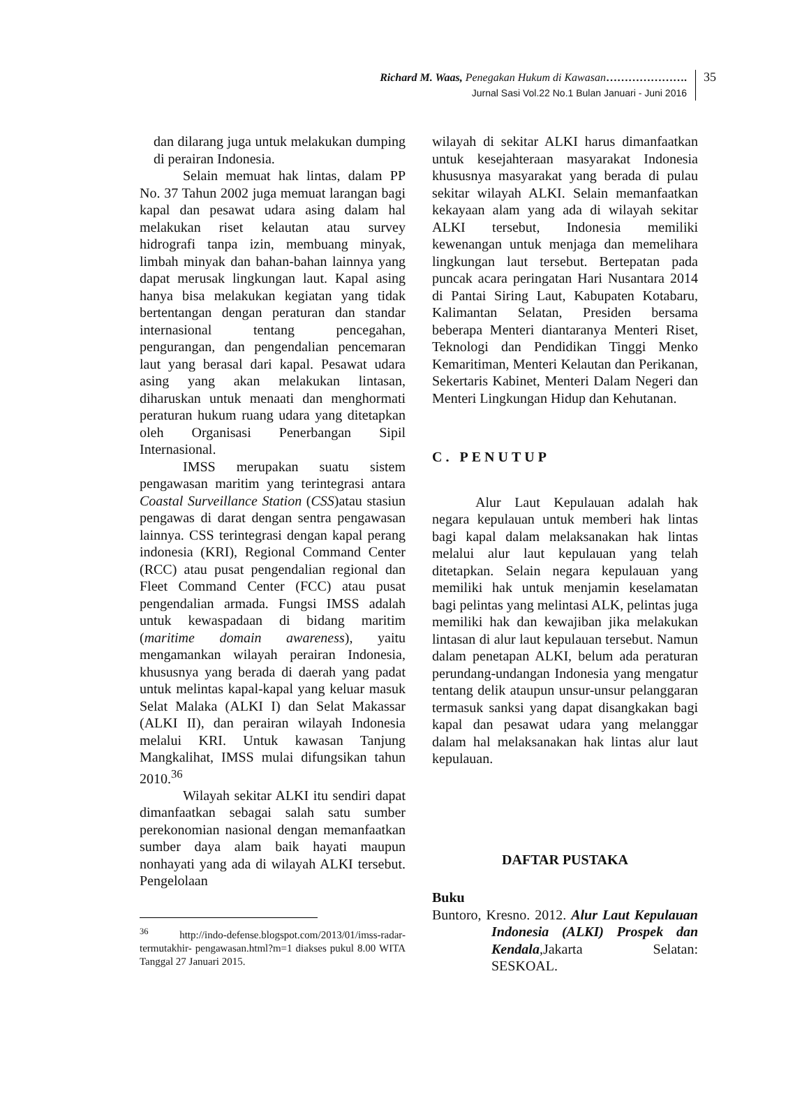Richard M. Waas, Penegakan Hukum di Kawasan………………….
Jurnal Sasi Vol.22 No.1 Bulan Januari - Juni 2016
35
dan dilarang juga untuk melakukan dumping di perairan Indonesia.
Selain memuat hak lintas, dalam PP No. 37 Tahun 2002 juga memuat larangan bagi kapal dan pesawat udara asing dalam hal melakukan riset kelautan atau survey hidrografi tanpa izin, membuang minyak, limbah minyak dan bahan-bahan lainnya yang dapat merusak lingkungan laut. Kapal asing hanya bisa melakukan kegiatan yang tidak bertentangan dengan peraturan dan standar internasional tentang pencegahan, pengurangan, dan pengendalian pencemaran laut yang berasal dari kapal. Pesawat udara asing yang akan melakukan lintasan, diharuskan untuk menaati dan menghormati peraturan hukum ruang udara yang ditetapkan oleh Organisasi Penerbangan Sipil Internasional.
IMSS merupakan suatu sistem pengawasan maritim yang terintegrasi antara Coastal Surveillance Station (CSS)atau stasiun pengawas di darat dengan sentra pengawasan lainnya. CSS terintegrasi dengan kapal perang indonesia (KRI), Regional Command Center (RCC) atau pusat pengendalian regional dan Fleet Command Center (FCC) atau pusat pengendalian armada. Fungsi IMSS adalah untuk kewaspadaan di bidang maritim (maritime domain awareness), yaitu mengamankan wilayah perairan Indonesia, khususnya yang berada di daerah yang padat untuk melintas kapal-kapal yang keluar masuk Selat Malaka (ALKI I) dan Selat Makassar (ALKI II), dan perairan wilayah Indonesia melalui KRI. Untuk kawasan Tanjung Mangkalihat, IMSS mulai difungsikan tahun 2010.<sup>36</sup>
Wilayah sekitar ALKI itu sendiri dapat dimanfaatkan sebagai salah satu sumber perekonomian nasional dengan memanfaatkan sumber daya alam baik hayati maupun nonhayati yang ada di wilayah ALKI tersebut. Pengelolaan
<sup>36</sup> http://indo-defense.blogspot.com/2013/01/imss-radar-termutakhir- pengawasan.html?m=1 diakses pukul 8.00 WITA Tanggal 27 Januari 2015.
wilayah di sekitar ALKI harus dimanfaatkan untuk kesejahteraan masyarakat Indonesia khususnya masyarakat yang berada di pulau sekitar wilayah ALKI. Selain memanfaatkan kekayaan alam yang ada di wilayah sekitar ALKI tersebut, Indonesia memiliki kewenangan untuk menjaga dan memelihara lingkungan laut tersebut. Bertepatan pada puncak acara peringatan Hari Nusantara 2014 di Pantai Siring Laut, Kabupaten Kotabaru, Kalimantan Selatan, Presiden bersama beberapa Menteri diantaranya Menteri Riset, Teknologi dan Pendidikan Tinggi Menko Kemaritiman, Menteri Kelautan dan Perikanan, Sekertaris Kabinet, Menteri Dalam Negeri dan Menteri Lingkungan Hidup dan Kehutanan.
C. PENUTUP
Alur Laut Kepulauan adalah hak negara kepulauan untuk memberi hak lintas bagi kapal dalam melaksanakan hak lintas melalui alur laut kepulauan yang telah ditetapkan. Selain negara kepulauan yang memiliki hak untuk menjamin keselamatan bagi pelintas yang melintasi ALK, pelintas juga memiliki hak dan kewajiban jika melakukan lintasan di alur laut kepulauan tersebut. Namun dalam penetapan ALKI, belum ada peraturan perundang-undangan Indonesia yang mengatur tentang delik ataupun unsur-unsur pelanggaran termasuk sanksi yang dapat disangkakan bagi kapal dan pesawat udara yang melanggar dalam hal melaksanakan hak lintas alur laut kepulauan.
DAFTAR PUSTAKA
Buku
Buntoro, Kresno. 2012. Alur Laut Kepulauan Indonesia (ALKI) Prospek dan Kendala,Jakarta Selatan: SESKOAL.